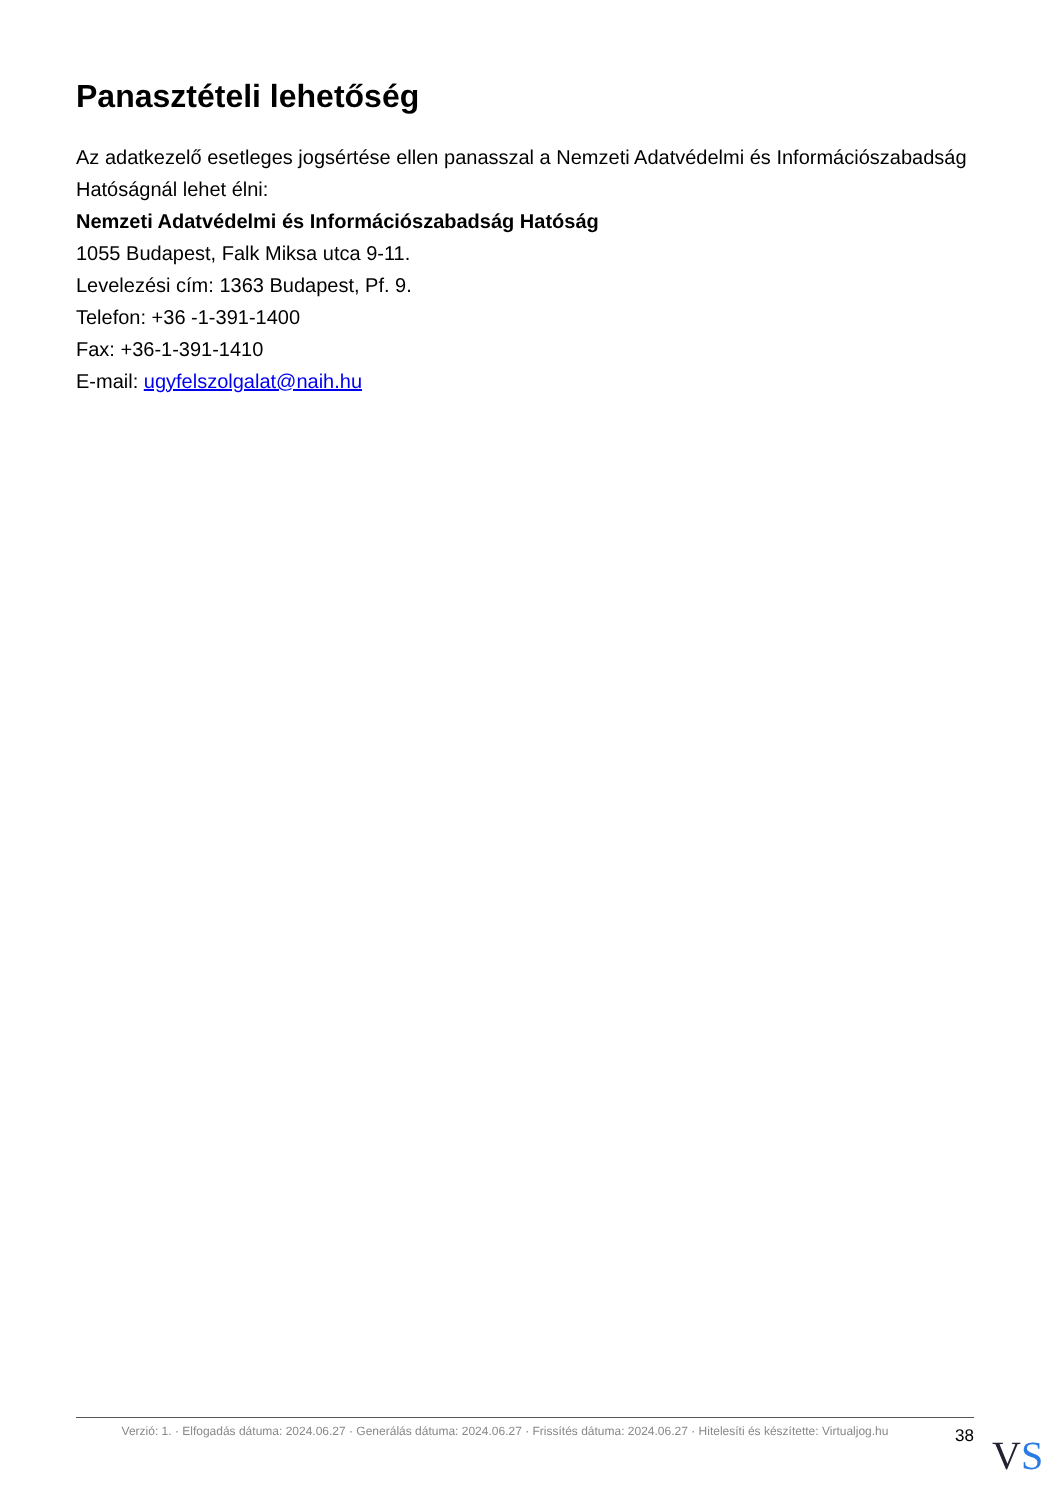Panasztételi lehetőség
Az adatkezelő esetleges jogsértése ellen panasszal a Nemzeti Adatvédelmi és Információszabadság Hatóságnál lehet élni:
Nemzeti Adatvédelmi és Információszabadság Hatóság
1055 Budapest, Falk Miksa utca 9-11.
Levelezési cím: 1363 Budapest, Pf. 9.
Telefon: +36 -1-391-1400
Fax: +36-1-391-1410
E-mail: ugyfelszolgalat@naih.hu
Verzió: 1. · Elfogadás dátuma: 2024.06.27 · Generálás dátuma: 2024.06.27 · Frissítés dátuma: 2024.06.27 · Hitelesíti és készítette: Virtualjog.hu
38
VS